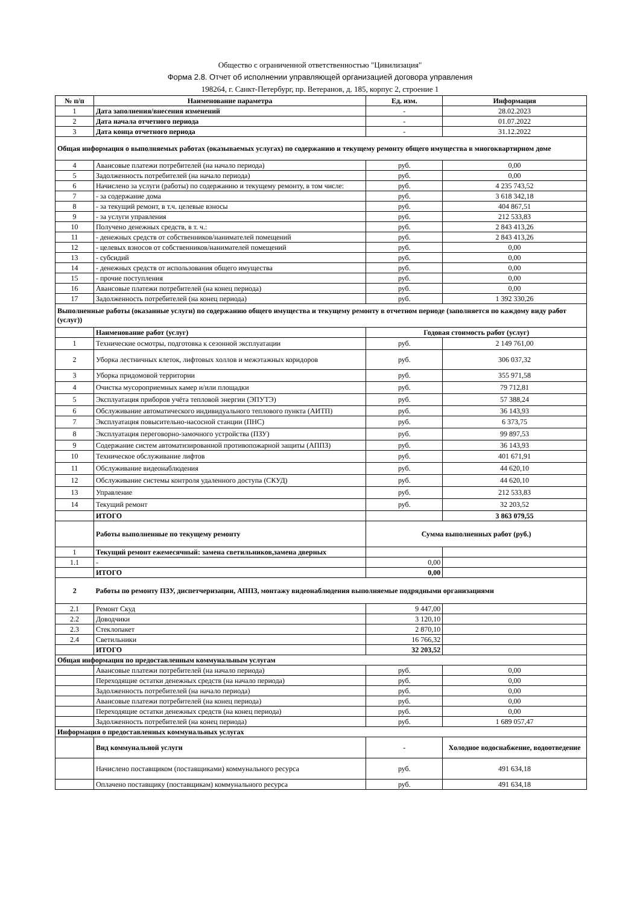Общество с ограниченной ответственностью "Цивилизация"
Форма 2.8. Отчет об исполнении управляющей организацией договора управления
198264, г. Санкт-Петербург, пр. Ветеранов, д. 185, корпус 2, строение 1
| № п/п | Наименование параметра | Ед. изм. | Информация |
| --- | --- | --- | --- |
| 1 | Дата заполнения/внесения изменений | - | 28.02.2023 |
| 2 | Дата начала отчетного периода | - | 01.07.2022 |
| 3 | Дата конца отчетного периода | - | 31.12.2022 |
| Общая информация о выполняемых работах (оказываемых услугах) по содержанию и текущему ремонту общего имущества в многоквартирном доме | | | |
| 4 | Авансовые платежи потребителей (на начало периода) | руб. | 0,00 |
| 5 | Задолженность потребителей (на начало периода) | руб. | 0,00 |
| 6 | Начислено за услуги (работы) по содержанию и текущему ремонту, в том числе: | руб. | 4 235 743,52 |
| 7 | - за содержание дома | руб. | 3 618 342,18 |
| 8 | - за текущий ремонт, в т.ч. целевые взносы | руб. | 404 867,51 |
| 9 | - за услуги управления | руб. | 212 533,83 |
| 10 | Получено денежных средств, в т. ч.: | руб. | 2 843 413,26 |
| 11 | - денежных средств от собственников/нанимателей помещений | руб. | 2 843 413,26 |
| 12 | - целевых взносов от собственников/нанимателей помещений | руб. | 0,00 |
| 13 | - субсидий | руб. | 0,00 |
| 14 | - денежных средств от использования общего имущества | руб. | 0,00 |
| 15 | - прочие поступления | руб. | 0,00 |
| 16 | Авансовые платежи потребителей (на конец периода) | руб. | 0,00 |
| 17 | Задолженность потребителей (на конец периода) | руб. | 1 392 330,26 |
| Выполненные работы (оказанные услуги) по содержанию общего имущества и текущему ремонту в отчетном периоде (заполняется по каждому виду работ (услуг)) | | | |
| | Наименование работ (услуг) | Годовая стоимость работ (услуг) | |
| 1 | Технические осмотры, подготовка к сезонной эксплуатации | руб. | 2 149 761,00 |
| 2 | Уборка лестничных клеток, лифтовых холлов и межэтажных коридоров | руб. | 306 037,32 |
| 3 | Уборка придомовой территории | руб. | 355 971,58 |
| 4 | Очистка мусороприемных камер и/или площадки | руб. | 79 712,81 |
| 5 | Эксплуатация приборов учёта тепловой энергии (ЭПУТЭ) | руб. | 57 388,24 |
| 6 | Обслуживание автоматического индивидуального теплового пункта (АИТП) | руб. | 36 143,93 |
| 7 | Эксплуатация повысительно-насосной станции (ПНС) | руб. | 6 373,75 |
| 8 | Эксплуатация переговорно-замочного устройства (ПЗУ) | руб. | 99 897,53 |
| 9 | Содержание систем автоматизированной противопожарной защиты (АППЗ) | руб. | 36 143,93 |
| 10 | Техническое обслуживание лифтов | руб. | 401 671,91 |
| 11 | Обслуживание видеонаблюдения | руб. | 44 620,10 |
| 12 | Обслуживание системы контроля удаленного доступа (СКУД) | руб. | 44 620,10 |
| 13 | Управление | руб. | 212 533,83 |
| 14 | Текущий ремонт | руб. | 32 203,52 |
| | ИТОГО | | 3 863 079,55 |
| | Работы выполненные по текущему ремонту | Сумма выполненных работ (руб.) | |
| 1 | Текущий ремонт ежемесячный: замена светильников,замена дверных | | |
| 1.1 | - | 0,00 | |
| | ИТОГО | 0,00 | |
| 2 | Работы по ремонту ПЗУ, диспетчеризации, АППЗ, монтажу видеонаблюдения выполняемые подрядными организациями | | |
| 2.1 | Ремонт Скуд | 9 447,00 | |
| 2.2 | Доводчики | 3 120,10 | |
| 2.3 | Стеклопакет | 2 870,10 | |
| 2.4 | Светильники | 16 766,32 | |
| | ИТОГО | 32 203,52 | |
| Общая информация по предоставленным коммунальным услугам | | | |
| | Авансовые платежи потребителей (на начало периода) | руб. | 0,00 |
| | Переходящие остатки денежных средств (на начало периода) | руб. | 0,00 |
| | Задолженность потребителей (на начало периода) | руб. | 0,00 |
| | Авансовые платежи потребителей (на конец периода) | руб. | 0,00 |
| | Переходящие остатки денежных средств (на конец периода) | руб. | 0,00 |
| | Задолженность потребителей (на конец периода) | руб. | 1 689 057,47 |
| Информация о предоставленных коммунальных услугах | | | |
| | Вид коммунальной услуги | - | Холодное водоснабжение, водоотведение |
| | Начислено поставщиком (поставщиками) коммунального ресурса | руб. | 491 634,18 |
| | Оплачено поставщику (поставщикам) коммунального ресурса | руб. | 491 634,18 |